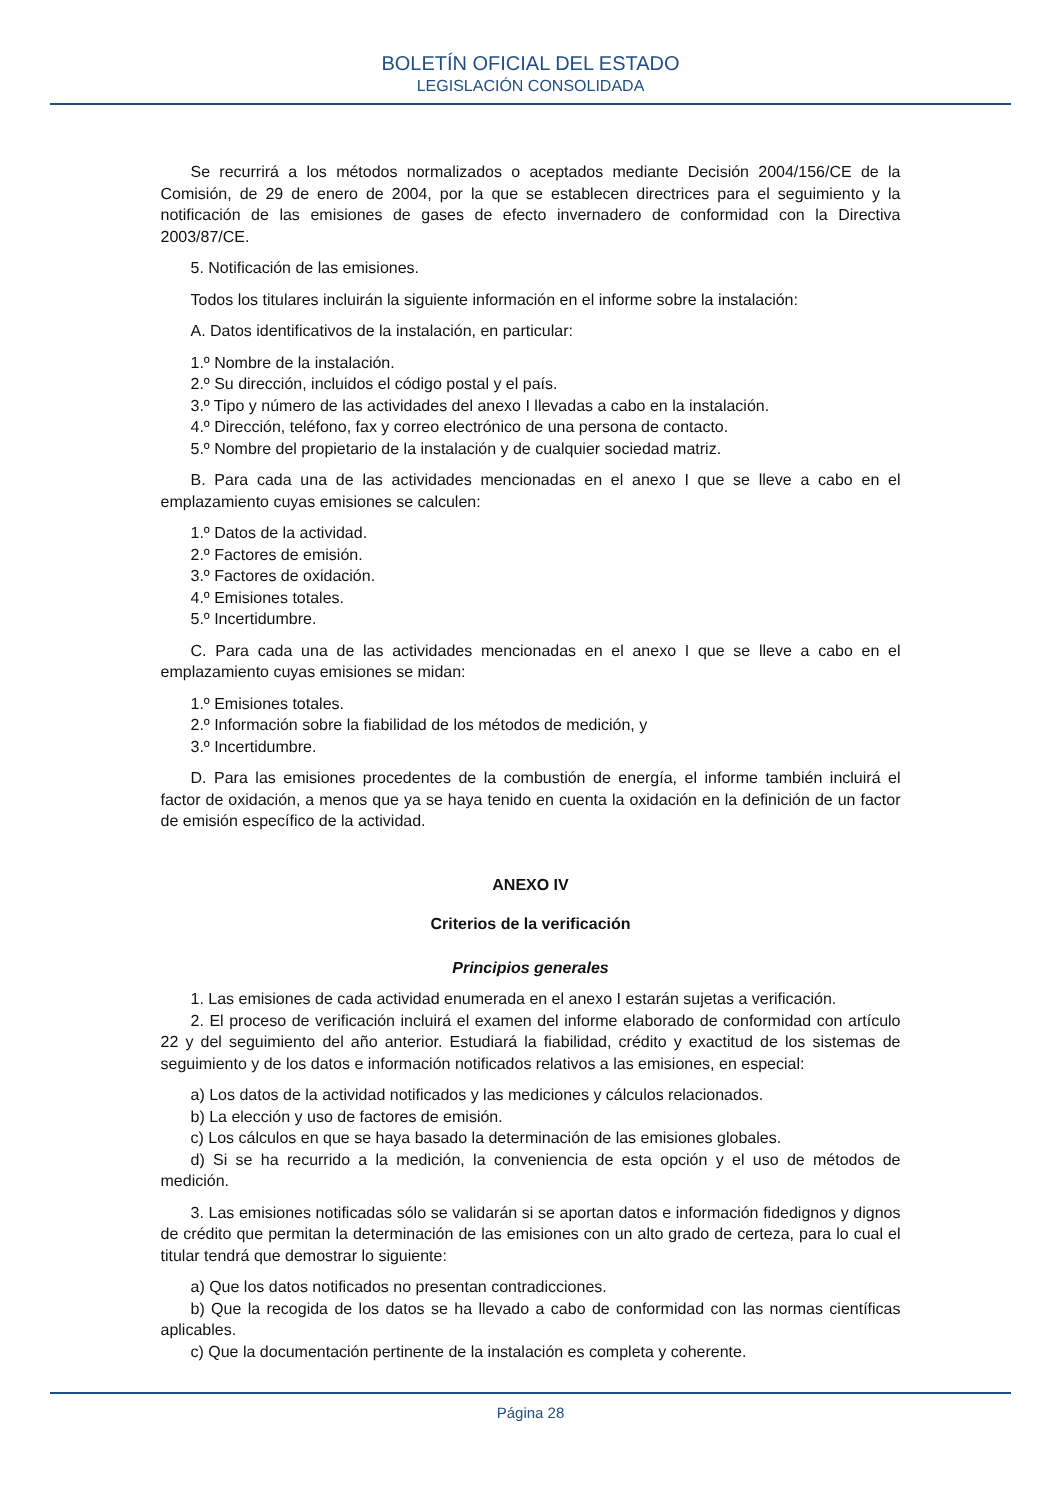BOLETÍN OFICIAL DEL ESTADO
LEGISLACIÓN CONSOLIDADA
Se recurrirá a los métodos normalizados o aceptados mediante Decisión 2004/156/CE de la Comisión, de 29 de enero de 2004, por la que se establecen directrices para el seguimiento y la notificación de las emisiones de gases de efecto invernadero de conformidad con la Directiva 2003/87/CE.
5. Notificación de las emisiones.
Todos los titulares incluirán la siguiente información en el informe sobre la instalación:
A. Datos identificativos de la instalación, en particular:
1.º Nombre de la instalación.
2.º Su dirección, incluidos el código postal y el país.
3.º Tipo y número de las actividades del anexo I llevadas a cabo en la instalación.
4.º Dirección, teléfono, fax y correo electrónico de una persona de contacto.
5.º Nombre del propietario de la instalación y de cualquier sociedad matriz.
B. Para cada una de las actividades mencionadas en el anexo I que se lleve a cabo en el emplazamiento cuyas emisiones se calculen:
1.º Datos de la actividad.
2.º Factores de emisión.
3.º Factores de oxidación.
4.º Emisiones totales.
5.º Incertidumbre.
C. Para cada una de las actividades mencionadas en el anexo I que se lleve a cabo en el emplazamiento cuyas emisiones se midan:
1.º Emisiones totales.
2.º Información sobre la fiabilidad de los métodos de medición, y
3.º Incertidumbre.
D. Para las emisiones procedentes de la combustión de energía, el informe también incluirá el factor de oxidación, a menos que ya se haya tenido en cuenta la oxidación en la definición de un factor de emisión específico de la actividad.
ANEXO IV
Criterios de la verificación
Principios generales
1. Las emisiones de cada actividad enumerada en el anexo I estarán sujetas a verificación.
2. El proceso de verificación incluirá el examen del informe elaborado de conformidad con artículo 22 y del seguimiento del año anterior. Estudiará la fiabilidad, crédito y exactitud de los sistemas de seguimiento y de los datos e información notificados relativos a las emisiones, en especial:
a) Los datos de la actividad notificados y las mediciones y cálculos relacionados.
b) La elección y uso de factores de emisión.
c) Los cálculos en que se haya basado la determinación de las emisiones globales.
d) Si se ha recurrido a la medición, la conveniencia de esta opción y el uso de métodos de medición.
3. Las emisiones notificadas sólo se validarán si se aportan datos e información fidedignos y dignos de crédito que permitan la determinación de las emisiones con un alto grado de certeza, para lo cual el titular tendrá que demostrar lo siguiente:
a) Que los datos notificados no presentan contradicciones.
b) Que la recogida de los datos se ha llevado a cabo de conformidad con las normas científicas aplicables.
c) Que la documentación pertinente de la instalación es completa y coherente.
Página 28